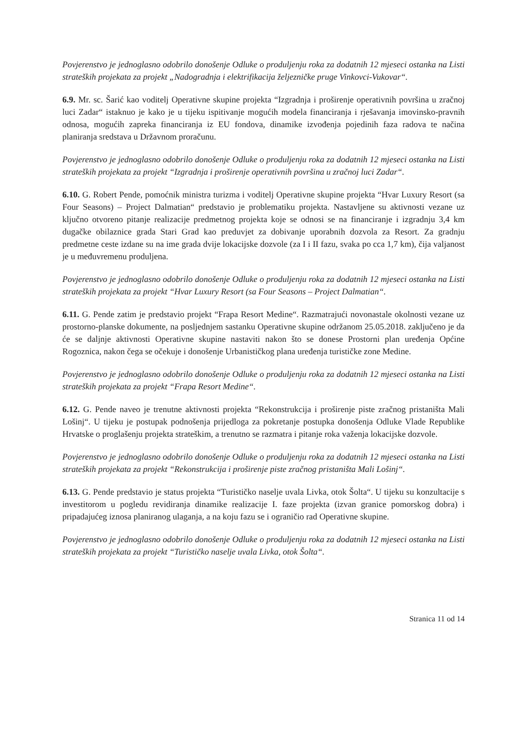Povjerenstvo je jednoglasno odobrilo donošenje Odluke o produljenju roka za dodatnih 12 mjeseci ostanka na Listi strateških projekata za projekt „Nadogradnja i elektrifikacija željezničke pruge Vinkovci-Vukovar“.
6.9. Mr. sc. Šarić kao voditelj Operativne skupine projekta “Izgradnja i proširenje operativnih površina u zračnoj luci Zadar“ istaknuo je kako je u tijeku ispitivanje mogućih modela financiranja i rješavanja imovinsko-pravnih odnosa, mogućih zapreka financiranja iz EU fondova, dinamike izvođenja pojedinih faza radova te načina planiranja sredstava u Državnom proračunu.
Povjerenstvo je jednoglasno odobrilo donošenje Odluke o produljenju roka za dodatnih 12 mjeseci ostanka na Listi strateških projekata za projekt “Izgradnja i proširenje operativnih površina u zračnoj luci Zadar“.
6.10. G. Robert Pende, pomoćnik ministra turizma i voditelj Operativne skupine projekta “Hvar Luxury Resort (sa Four Seasons) – Project Dalmatian“ predstavio je problematiku projekta. Nastavljene su aktivnosti vezane uz ključno otvoreno pitanje realizacije predmetnog projekta koje se odnosi se na financiranje i izgradnju 3,4 km dugačke obilaznice grada Stari Grad kao preduvjet za dobivanje uporabnih dozvola za Resort. Za gradnju predmetne ceste izdane su na ime grada dvije lokacijske dozvole (za I i II fazu, svaka po cca 1,7 km), čija valjanost je u međuvremenu produljena.
Povjerenstvo je jednoglasno odobrilo donošenje Odluke o produljenju roka za dodatnih 12 mjeseci ostanka na Listi strateških projekata za projekt “Hvar Luxury Resort (sa Four Seasons – Project Dalmatian“.
6.11. G. Pende zatim je predstavio projekt “Frapa Resort Medine“. Razmatrajući novonastale okolnosti vezane uz prostorno-planske dokumente, na posljednjem sastanku Operativne skupine održanom 25.05.2018. zaključeno je da će se daljnje aktivnosti Operativne skupine nastaviti nakon što se donese Prostorni plan uređenja Općine Rogoznica, nakon čega se očekuje i donošenje Urbanističkog plana uređenja turističke zone Medine.
Povjerenstvo je jednoglasno odobrilo donošenje Odluke o produljenju roka za dodatnih 12 mjeseci ostanka na Listi strateških projekata za projekt “Frapa Resort Medine“.
6.12. G. Pende naveo je trenutne aktivnosti projekta “Rekonstrukcija i proširenje piste zračnog pristaništa Mali Lošinj“. U tijeku je postupak podnošenja prijedloga za pokretanje postupka donošenja Odluke Vlade Republike Hrvatske o proglašenju projekta strateškim, a trenutno se razmatra i pitanje roka važenja lokacijske dozvole.
Povjerenstvo je jednoglasno odobrilo donošenje Odluke o produljenju roka za dodatnih 12 mjeseci ostanka na Listi strateških projekata za projekt “Rekonstrukcija i proširenje piste zračnog pristaništa Mali Lošinj“.
6.13. G. Pende predstavio je status projekta “Turističko naselje uvala Livka, otok Šolta“. U tijeku su konzultacije s investitorom u pogledu revidiranja dinamike realizacije I. faze projekta (izvan granice pomorskog dobra) i pripadajućeg iznosa planiranog ulaganja, a na koju fazu se i ograničio rad Operativne skupine.
Povjerenstvo je jednoglasno odobrilo donošenje Odluke o produljenju roka za dodatnih 12 mjeseci ostanka na Listi strateških projekata za projekt “Turističko naselje uvala Livka, otok Šolta“.
Stranica 11 od 14